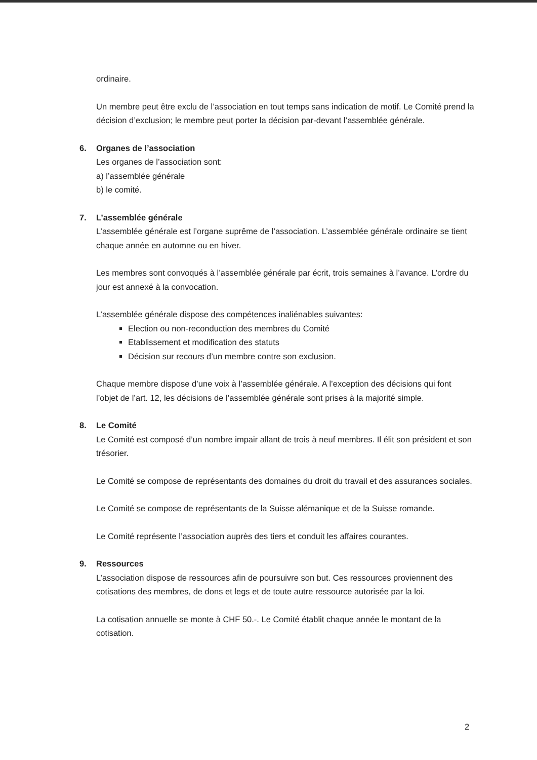ordinaire.
Un membre peut être exclu de l’association en tout temps sans indication de motif. Le Comité prend la décision d’exclusion; le membre peut porter la décision par-devant l’assemblée générale.
6. Organes de l’association
Les organes de l’association sont:
a) l’assemblée générale
b) le comité.
7. L’assemblée générale
L’assemblée générale est l’organe suprême de l’association. L’assemblée générale ordinaire se tient chaque année en automne ou en hiver.
Les membres sont convoqués à l’assemblée générale par écrit, trois semaines à l’avance. L’ordre du jour est annexé à la convocation.
L’assemblée générale dispose des compétences inaliénables suivantes:
Election ou non-reconduction des membres du Comité
Etablissement et modification des statuts
Décision sur recours d’un membre contre son exclusion.
Chaque membre dispose d’une voix à l’assemblée générale. A l’exception des décisions qui font l’objet de l’art. 12, les décisions de l’assemblée générale sont prises à la majorité simple.
8. Le Comité
Le Comité est composé d’un nombre impair allant de trois à neuf membres. Il élit son président et son trésorier.
Le Comité se compose de représentants des domaines du droit du travail et des assurances sociales.
Le Comité se compose de représentants de la Suisse alémanique et de la Suisse romande.
Le Comité représente l’association auprès des tiers et conduit les affaires courantes.
9. Ressources
L’association dispose de ressources afin de poursuivre son but. Ces ressources proviennent des cotisations des membres, de dons et legs et de toute autre ressource autorisée par la loi.
La cotisation annuelle se monte à CHF 50.-. Le Comité établit chaque année le montant de la cotisation.
2